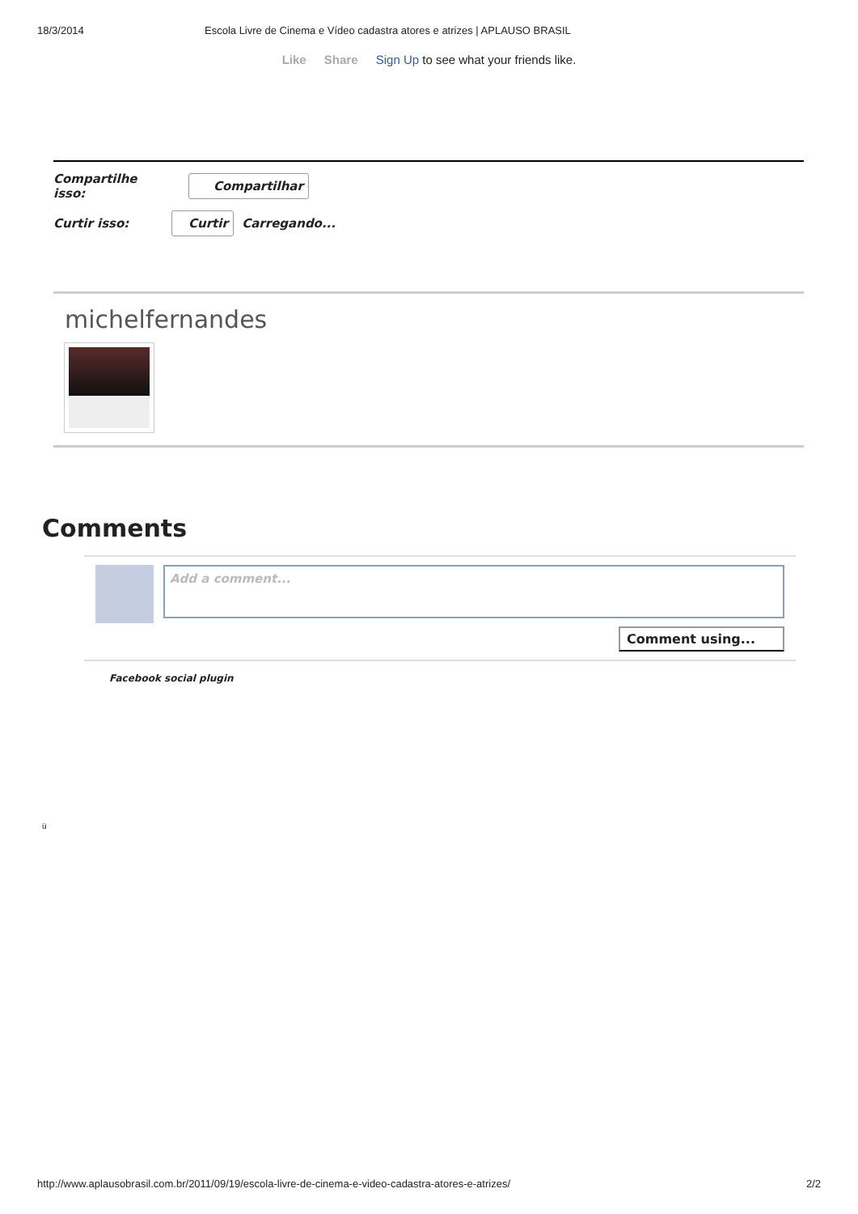18/3/2014 Escola Livre de Cinema e Vídeo cadastra atores e atrizes | APLAUSO BRASIL
Like Share Sign Up to see what your friends like.
Compartilhe
isso:
Compartilhar
Curtir isso:
Curtir Carregando...
michelfernandes
Comments
Add a comment...
Comment using...
Facebook social plugin
ü
http://www.aplausobrasil.com.br/2011/09/19/escola-livre-de-cinema-e-video-cadastra-atores-e-atrizes/ 2/2